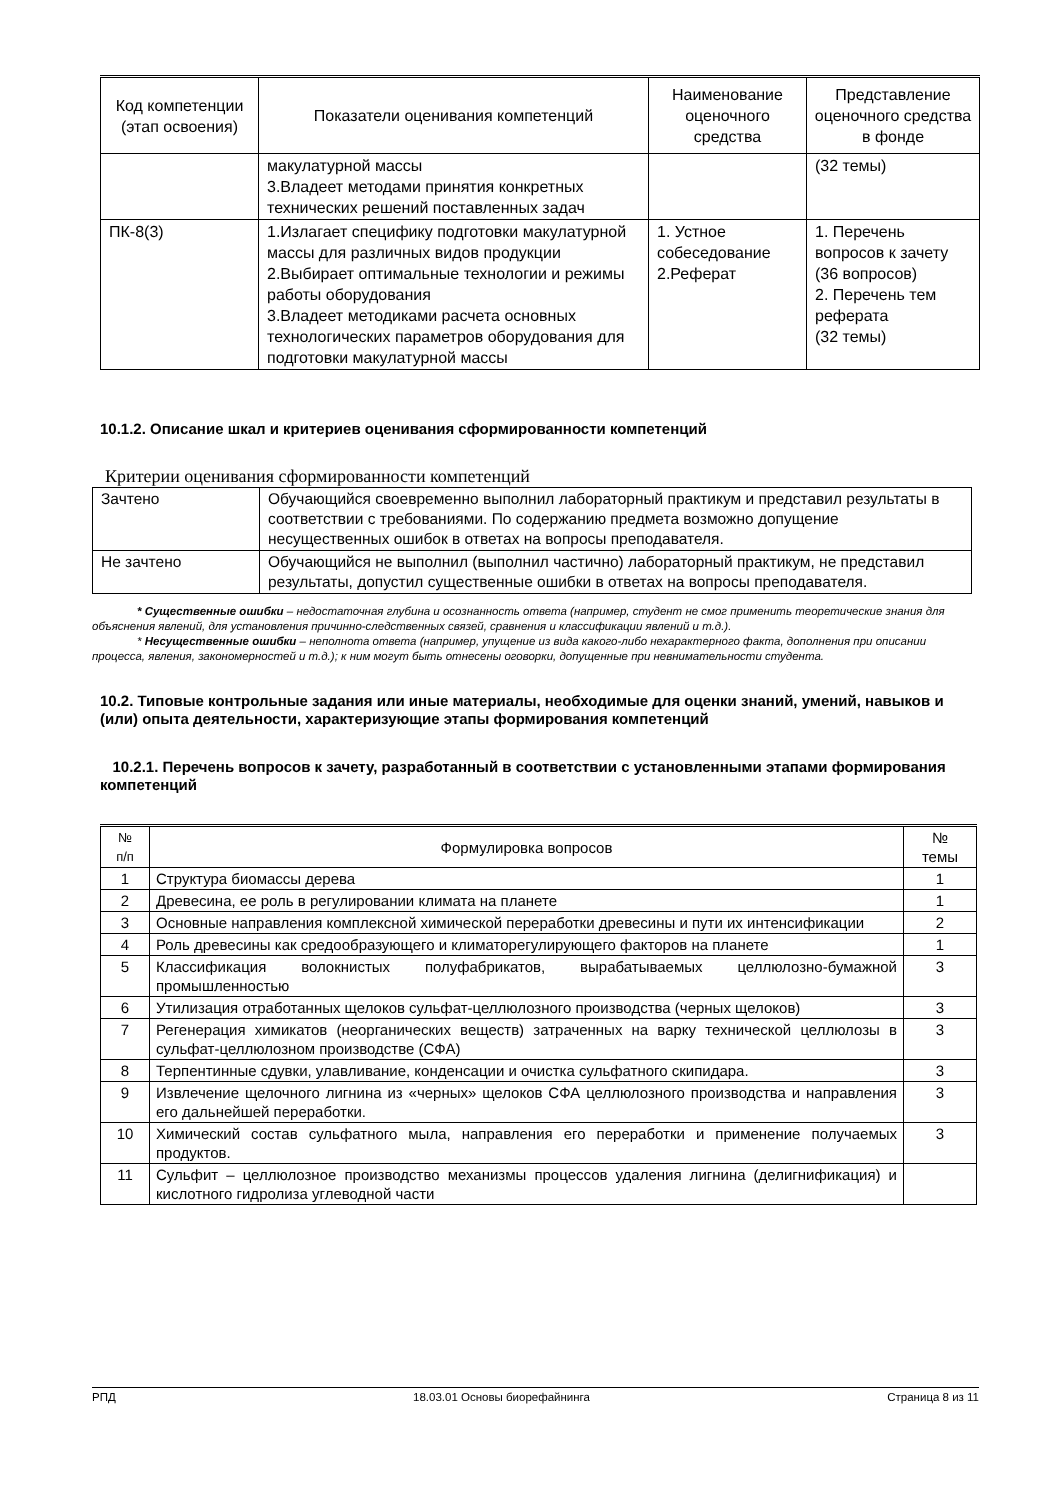| Код компетенции (этап освоения) | Показатели оценивания компетенций | Наименование оценочного средства | Представление оценочного средства в фонде |
| --- | --- | --- | --- |
| | макулатурной массы 3.Владеет методами принятия конкретных технических решений поставленных задач | | (32 темы) |
| ПК-8(3) | 1.Излагает специфику подготовки макулатурной массы для различных видов продукции 2.Выбирает оптимальные технологии и режимы работы оборудования 3.Владеет методиками расчета основных технологических параметров оборудования для подготовки макулатурной массы | 1. Устное собеседование 2.Реферат | 1. Перечень вопросов к зачету (36 вопросов) 2. Перечень тем реферата (32 темы) |
10.1.2. Описание шкал и критериев оценивания сформированности компетенций
Критерии оценивания сформированности компетенций
| Зачтено | Обучающийся своевременно выполнил лабораторный практикум и представил результаты в соответствии с требованиями. По содержанию предмета возможно допущение несущественных ошибок в ответах на вопросы преподавателя. |
| Не зачтено | Обучающийся не выполнил (выполнил частично) лабораторный практикум, не представил результаты, допустил существенные ошибки в ответах на вопросы преподавателя. |
* Существенные ошибки – недостаточная глубина и осознанность ответа (например, студент не смог применить теоретические знания для объяснения явлений, для установления причинно-следственных связей, сравнения и классификации явлений и т.д.).
* Несущественные ошибки – неполнота ответа (например, упущение из вида какого-либо нехарактерного факта, дополнения при описании процесса, явления, закономерностей и т.д.); к ним могут быть отнесены оговорки, допущенные при невнимательности студента.
10.2. Типовые контрольные задания или иные материалы, необходимые для оценки знаний, умений, навыков и (или) опыта деятельности, характеризующие этапы формирования компетенций
10.2.1. Перечень вопросов к зачету, разработанный в соответствии с установленными этапами формирования компетенций
| № п/п | Формулировка вопросов | № темы |
| 1 | Структура биомассы дерева | 1 |
| 2 | Древесина, ее роль в регулировании климата на планете | 1 |
| 3 | Основные направления комплексной химической переработки древесины и пути их интенсификации | 2 |
| 4 | Роль древесины как средообразующего и климаторегулирующего факторов на планете | 1 |
| 5 | Классификация волокнистых полуфабрикатов, вырабатываемых целлюлозно-бумажной промышленностью | 3 |
| 6 | Утилизация отработанных щелоков сульфат-целлюлозного производства (черных щелоков) | 3 |
| 7 | Регенерация химикатов (неорганических веществ) затраченных на варку технической целлюлозы в сульфат-целлюлозном производстве (СФА) | 3 |
| 8 | Терпентинные сдувки, улавливание, конденсации и очистка сульфатного скипидара. | 3 |
| 9 | Извлечение щелочного лигнина из «черных» щелоков СФА целлюлозного производства и направления его дальнейшей переработки. | 3 |
| 10 | Химический состав сульфатного мыла, направления его переработки и применение получаемых продуктов. | 3 |
| 11 | Сульфит – целлюлозное производство механизмы процессов удаления лигнина (делигнификация) и кислотного гидролиза углеводной части | |
РПД 18.03.01 Основы биорефайнинга Страница 8 из 11